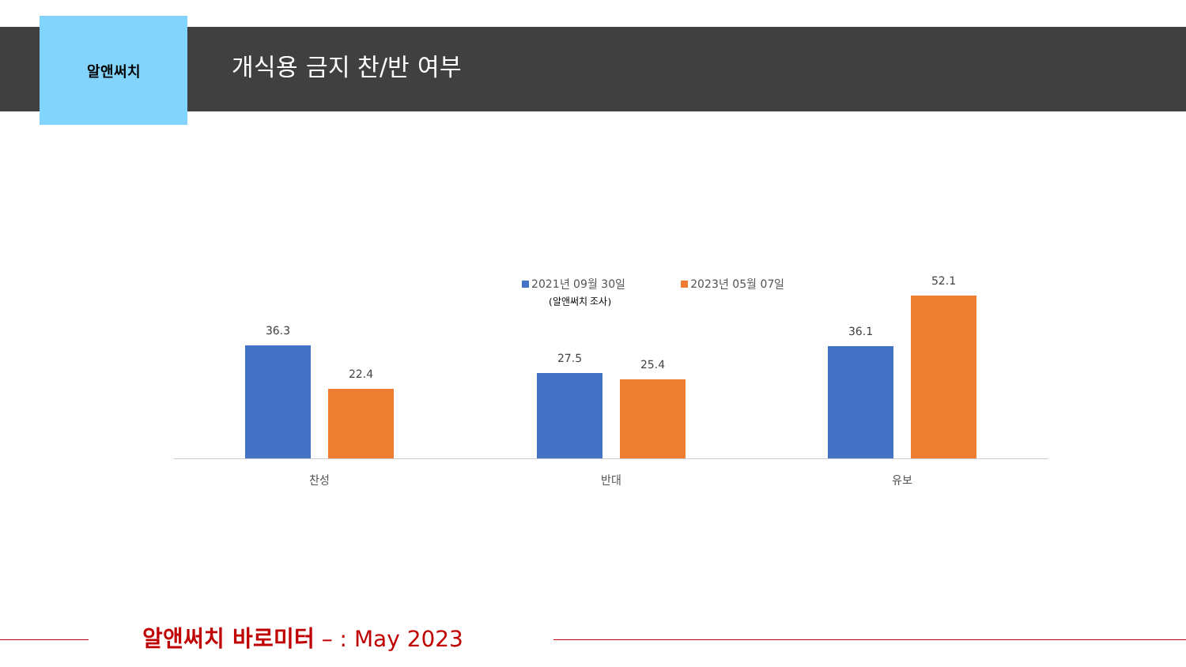알앤써치
개식용 금지 찬/반 여부
2021년 09월 30일 2023년 05월 07일
(알앤써치 조사)
36.3
22.4
27.5 25.4
36.1
52.1
찬성 반대 유보
알앤써치 바로미터 – : May 2023